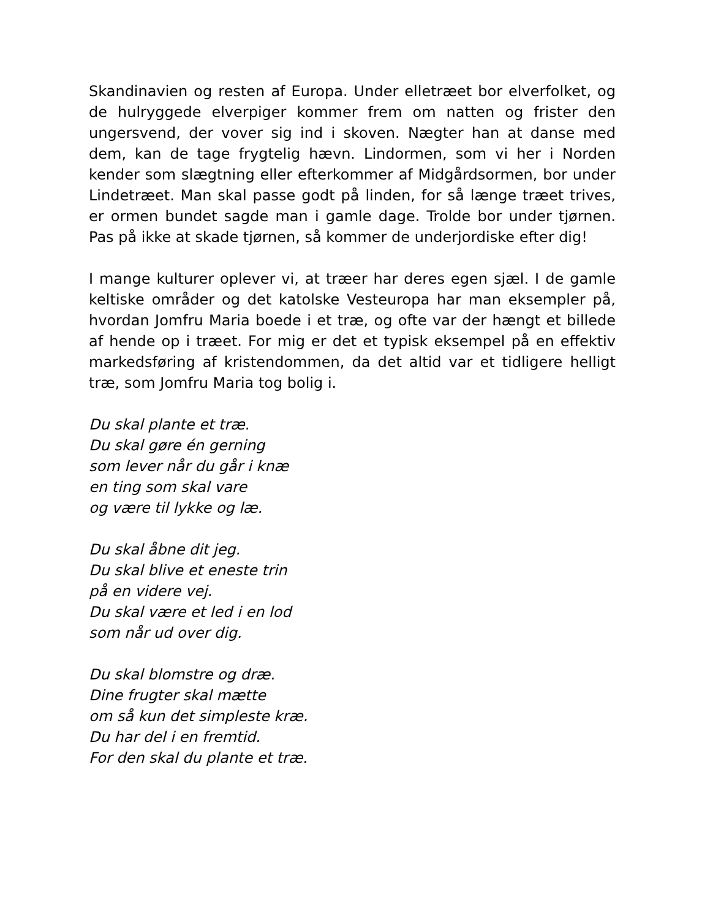Skandinavien og resten af Europa. Under elletræet bor elverfolket, og de hulryggede elverpiger kommer frem om natten og frister den ungersvend, der vover sig ind i skoven. Nægter han at danse med dem, kan de tage frygtelig hævn. Lindormen, som vi her i Norden kender som slægtning eller efterkommer af Midgårdsormen, bor under Lindetræet. Man skal passe godt på linden, for så længe træet trives, er ormen bundet sagde man i gamle dage. Trolde bor under tjørnen. Pas på ikke at skade tjørnen, så kommer de underjordiske efter dig!
I mange kulturer oplever vi, at træer har deres egen sjæl. I de gamle keltiske områder og det katolske Vesteuropa har man eksempler på, hvordan Jomfru Maria boede i et træ, og ofte var der hængt et billede af hende op i træet. For mig er det et typisk eksempel på en effektiv markedsføring af kristendommen, da det altid var et tidligere helligt træ, som Jomfru Maria tog bolig i.
Du skal plante et træ.
Du skal gøre én gerning
som lever når du går i knæ
en ting som skal vare
og være til lykke og læ.
Du skal åbne dit jeg.
Du skal blive et eneste trin
på en videre vej.
Du skal være et led i en lod
som når ud over dig.
Du skal blomstre og dræ.
Dine frugter skal mætte
om så kun det simpleste kræ.
Du har del i en fremtid.
For den skal du plante et træ.